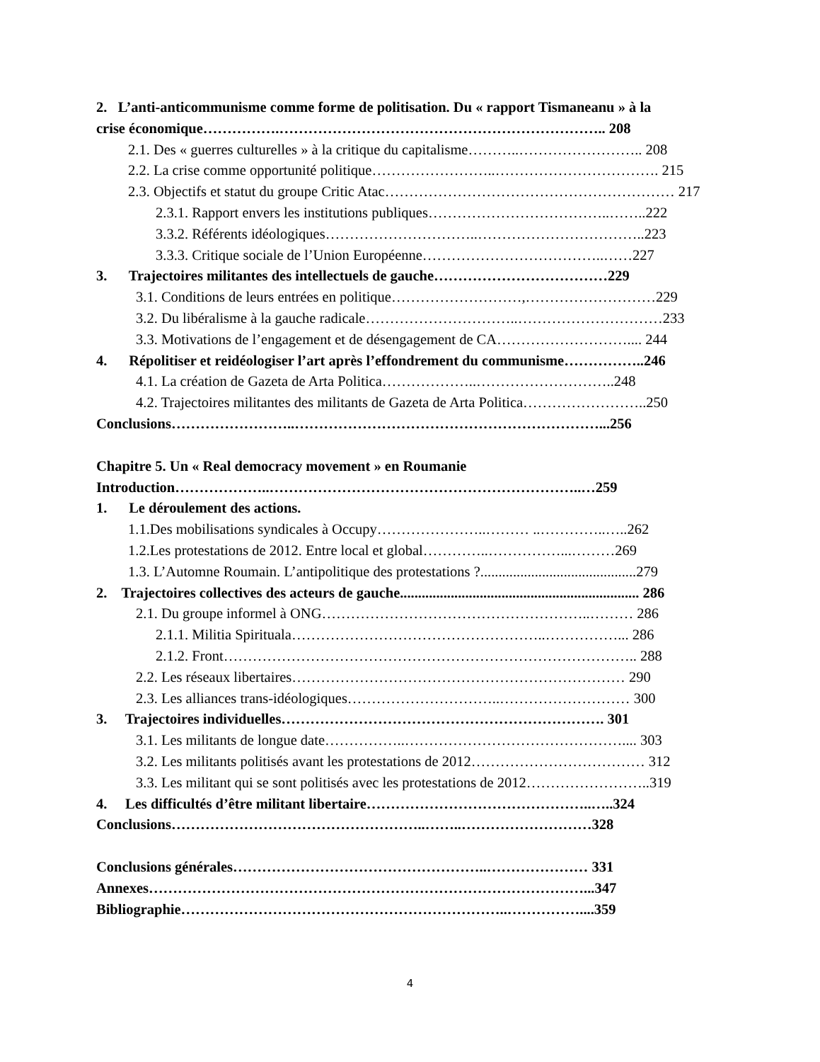2. L’anti-anticommunisme comme forme de politisation. Du « rapport Tismaneanu » à la
crise économique…………….………………………………………………………….. 208
2.1. Des « guerres culturelles » à la critique du capitalisme………..…………………….. 208
2.2. La crise comme opportunité politique……………………..……………………………. 215
2.3. Objectifs et statut du groupe Critic Atac…………………………………………………… 217
2.3.1. Rapport envers les institutions publiques………………………………..……..222
3.3.2. Référents idéologiques…………………………..……………………………..223
3.3.3. Critique sociale de l’Union Européenne………………………………..……227
3. Trajectoires militantes des intellectuels de gauche………………………………229
3.1. Conditions de leurs entrées en politique………………………,………………………229
3.2. Du libéralisme à la gauche radicale…………………………..…………………………233
3.3. Motivations de l’engagement et de désengagement de CA……………………….... 244
4. Répolitiser et reidéologiser l’art après l’effondrement du communisme……………..246
4.1. La création de Gazeta de Arta Politica………………..………………………..248
4.2. Trajectoires militantes des militants de Gazeta de Arta Politica……………………..250
Conclusions……………………..………………………………………………………...256
Chapitre 5. Un « Real democracy movement » en Roumanie
Introduction………………..………………………………………………………..…259
1. Le déroulement des actions.
1.1.Des mobilisations syndicales à Occupy…………………..……… ..…………..…..262
1.2.Les protestations de 2012. Entre local et global…………..……………...………269
1.3. L’Automne Roumain. L’antipolitique des protestations ?...........................................279
2. Trajectoires collectives des acteurs de gauche.................................................................. 286
2.1. Du groupe informel à ONG………………………………………………..……… 286
2.1.1. Militia Spirituala……………………………………………..……………... 286
2.1.2. Front………………………………………………………………………….. 288
2.2. Les réseaux libertaires…………………………………………………………… 290
2.3. Les alliances trans-idéologiques…………………………..……………………… 300
3. Trajectoires individuelles…………………………………………………………. 301
3.1. Les militants de longue date……………..……………………………………….... 303
3.2. Les militants politisés avant les protestations de 2012……………………………… 312
3.3. Les militant qui se sont politisés avec les protestations de 2012……………………..319
4. Les difficultés d’être militant libertaire………………………………………..…..324
Conclusions……………………………………………..……..………………………328
Conclusions générales……………………………………………..………………… 331
Annexes………………………………………………………………………………...347
Bibliographie…………………………………………………………..……………....359
4